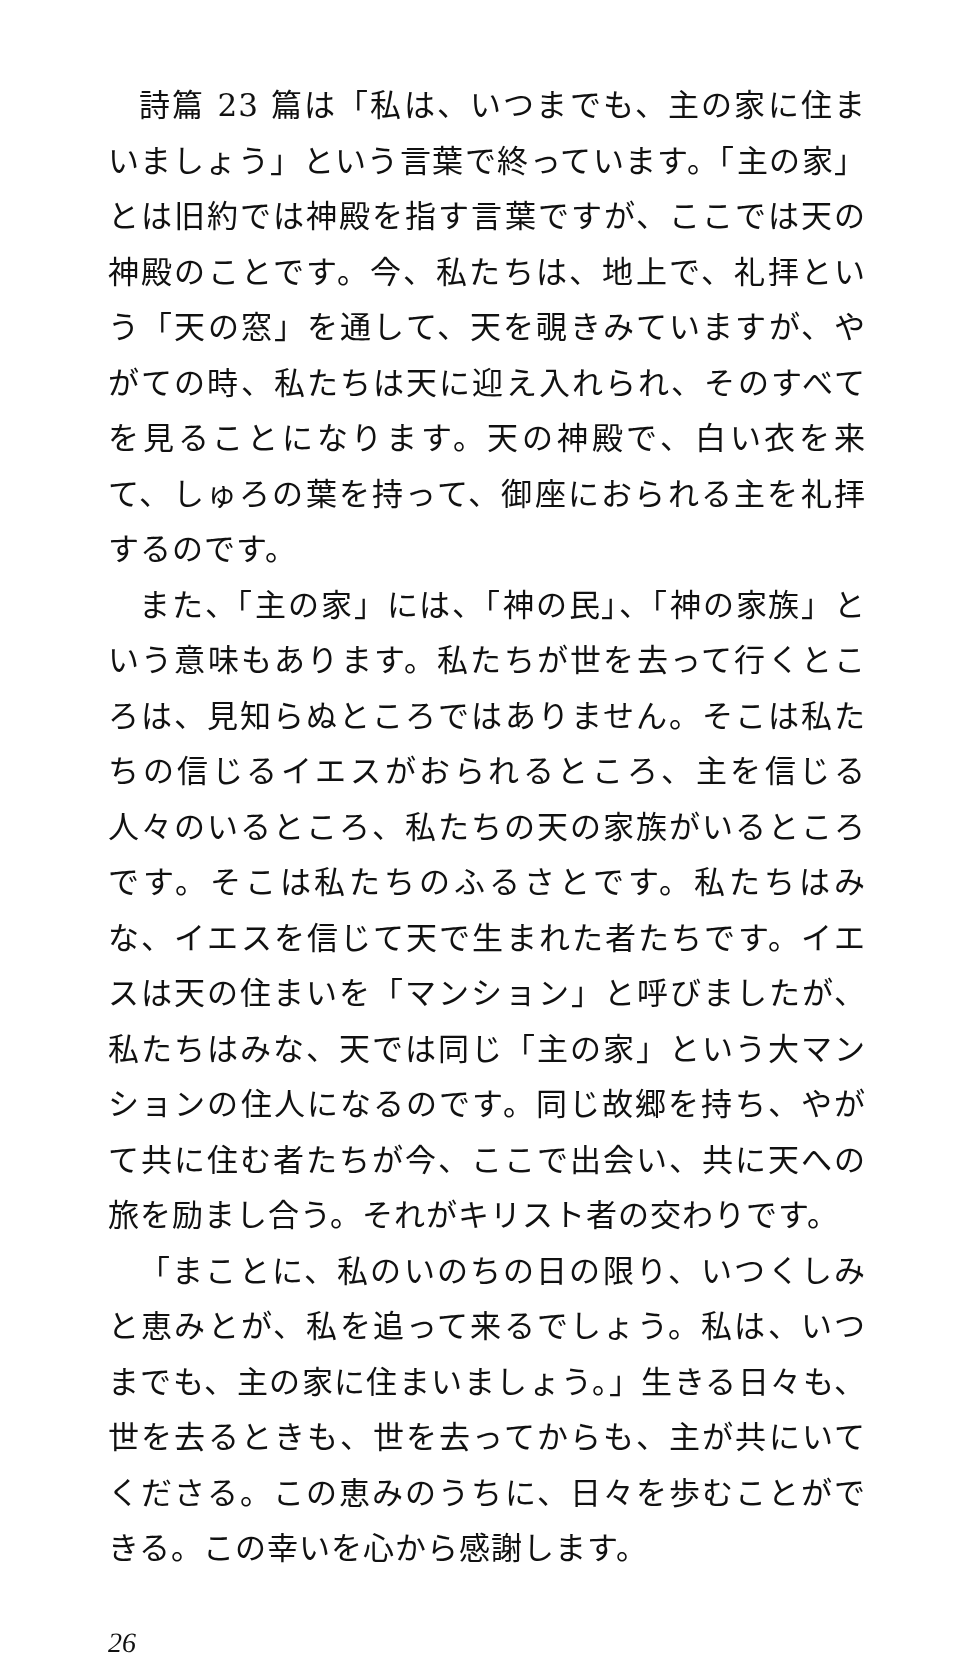詩篇 23 篇は「私は、いつまでも、主の家に住まいましょう」という言葉で終っています。「主の家」とは旧約では神殿を指す言葉ですが、ここでは天の神殿のことです。今、私たちは、地上で、礼拝という「天の窓」を通して、天を覗きみていますが、やがての時、私たちは天に迎え入れられ、そのすべてを見ることになります。天の神殿で、白い衣を来て、しゅろの葉を持って、御座におられる主を礼拝するのです。
また、「主の家」には、「神の民」、「神の家族」という意味もあります。私たちが世を去って行くところは、見知らぬところではありません。そこは私たちの信じるイエスがおられるところ、主を信じる人々のいるところ、私たちの天の家族がいるところです。そこは私たちのふるさとです。私たちはみな、イエスを信じて天で生まれた者たちです。イエスは天の住まいを「マンション」と呼びましたが、私たちはみな、天では同じ「主の家」という大マンションの住人になるのです。同じ故郷を持ち、やがて共に住む者たちが今、ここで出会い、共に天への旅を励まし合う。それがキリスト者の交わりです。
「まことに、私のいのちの日の限り、いつくしみと恵みとが、私を追って来るでしょう。私は、いつまでも、主の家に住まいましょう。」生きる日々も、世を去るときも、世を去ってからも、主が共にいてくださる。この恵みのうちに、日々を歩むことができる。この幸いを心から感謝します。
26